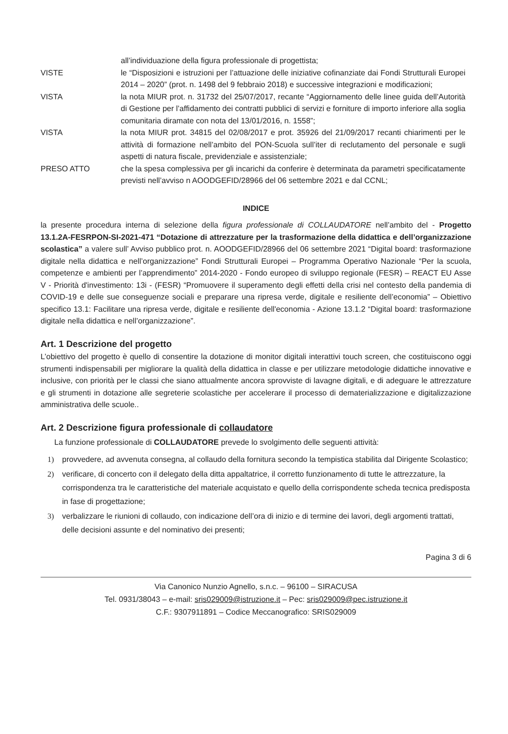all’individuazione della figura professionale di progettista;
VISTE le “Disposizioni e istruzioni per l’attuazione delle iniziative cofinanziate dai Fondi Strutturali Europei 2014 – 2020” (prot. n. 1498 del 9 febbraio 2018) e successive integrazioni e modificazioni;
VISTA la nota MIUR prot. n. 31732 del 25/07/2017, recante “Aggiornamento delle linee guida dell’Autorità di Gestione per l’affidamento dei contratti pubblici di servizi e forniture di importo inferiore alla soglia comunitaria diramate con nota del 13/01/2016, n. 1558”;
VISTA la nota MIUR prot. 34815 del 02/08/2017 e prot. 35926 del 21/09/2017 recanti chiarimenti per le attività di formazione nell’ambito del PON-Scuola sull’iter di reclutamento del personale e sugli aspetti di natura fiscale, previdenziale e assistenziale;
PRESO ATTO che la spesa complessiva per gli incarichi da conferire è determinata da parametri specificatamente previsti nell’avviso n AOODGEFID/28966 del 06 settembre 2021 e dal CCNL;
INDICE
la presente procedura interna di selezione della figura professionale di COLLAUDATORE nell’ambito del - Progetto 13.1.2A-FESRPON-SI-2021-471 “Dotazione di attrezzature per la trasformazione della didattica e dell’organizzazione scolastica” a valere sull’ Avviso pubblico prot. n. AOODGEFID/28966 del 06 settembre 2021 “Digital board: trasformazione digitale nella didattica e nell’organizzazione” Fondi Strutturali Europei – Programma Operativo Nazionale “Per la scuola, competenze e ambienti per l’apprendimento” 2014-2020 - Fondo europeo di sviluppo regionale (FESR) – REACT EU Asse V - Priorità d'investimento: 13i - (FESR) “Promuovere il superamento degli effetti della crisi nel contesto della pandemia di COVID-19 e delle sue conseguenze sociali e preparare una ripresa verde, digitale e resiliente dell’economia” – Obiettivo specifico 13.1: Facilitare una ripresa verde, digitale e resiliente dell'economia - Azione 13.1.2 “Digital board: trasformazione digitale nella didattica e nell’organizzazione”.
Art. 1 Descrizione del progetto
L’obiettivo del progetto è quello di consentire la dotazione di monitor digitali interattivi touch screen, che costituiscono oggi strumenti indispensabili per migliorare la qualità della didattica in classe e per utilizzare metodologie didattiche innovative e inclusive, con priorità per le classi che siano attualmente ancora sprovviste di lavagne digitali, e di adeguare le attrezzature e gli strumenti in dotazione alle segreterie scolastiche per accelerare il processo di dematerializzazione e digitalizzazione amministrativa delle scuole..
Art. 2 Descrizione figura professionale di collaudatore
La funzione professionale di COLLAUDATORE prevede lo svolgimento delle seguenti attività:
1) provvedere, ad avvenuta consegna, al collaudo della fornitura secondo la tempistica stabilita dal Dirigente Scolastico;
2) verificare, di concerto con il delegato della ditta appaltatrice, il corretto funzionamento di tutte le attrezzature, la corrispondenza tra le caratteristiche del materiale acquistato e quello della corrispondente scheda tecnica predisposta in fase di progettazione;
3) verbalizzare le riunioni di collaudo, con indicazione dell’ora di inizio e di termine dei lavori, degli argomenti trattati, delle decisioni assunte e del nominativo dei presenti;
Pagina 3 di 6
Via Canonico Nunzio Agnello, s.n.c. – 96100 – SIRACUSA
Tel. 0931/38043 – e-mail: sris029009@istruzione.it – Pec: sris029009@pec.istruzione.it
C.F.: 9307911891 – Codice Meccanografico: SRIS029009